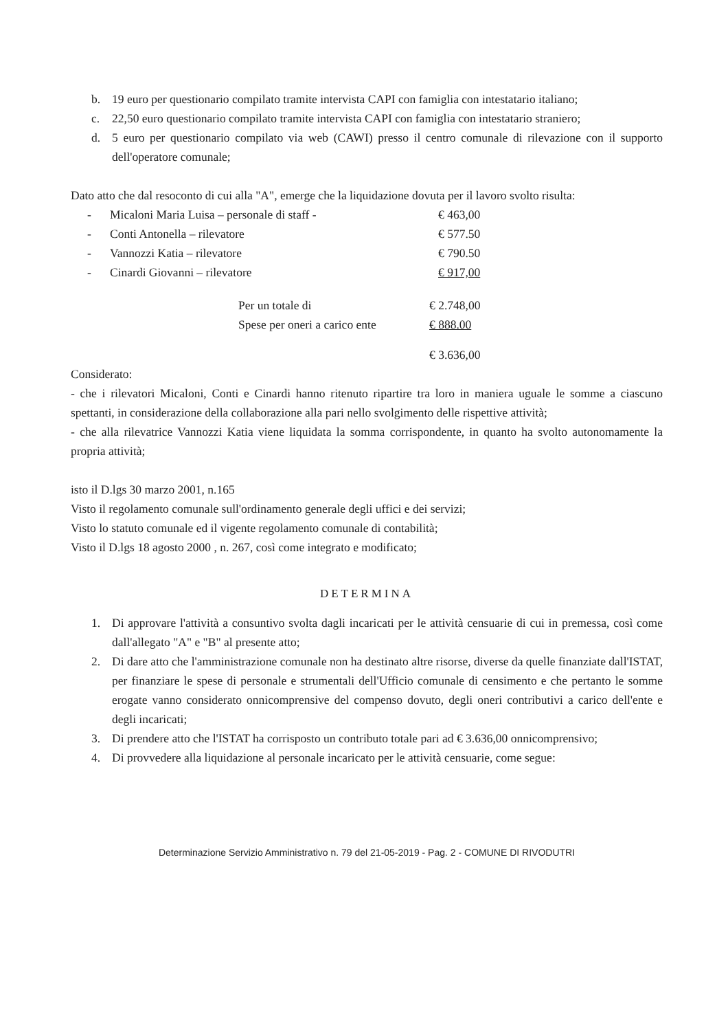b. 19 euro per questionario compilato tramite intervista CAPI con famiglia con intestatario italiano;
c. 22,50 euro questionario compilato tramite intervista CAPI con famiglia con intestatario straniero;
d. 5 euro per questionario compilato via web (CAWI) presso il centro comunale di rilevazione con il supporto dell'operatore comunale;
Dato atto che dal resoconto di cui alla "A", emerge che la liquidazione dovuta per il lavoro svolto risulta:
| - | Micaloni Maria Luisa – personale di staff - | € 463,00 |
| - | Conti Antonella – rilevatore | € 577.50 |
| - | Vannozzi Katia – rilevatore | € 790.50 |
| - | Cinardi Giovanni – rilevatore | € 917,00 |
| Per un totale di | € 2.748,00 |
| Spese per oneri a carico ente | € 888.00 |
| | € 3.636,00 |
Considerato:
- che i rilevatori Micaloni, Conti e Cinardi hanno ritenuto ripartire tra loro in maniera uguale le somme a ciascuno spettanti, in considerazione della collaborazione alla pari nello svolgimento delle rispettive attività;
- che alla rilevatrice Vannozzi Katia viene liquidata la somma corrispondente, in quanto ha svolto autonomamente la propria attività;
isto il D.lgs 30 marzo 2001, n.165
Visto il regolamento comunale sull'ordinamento generale degli uffici e dei servizi;
Visto lo statuto comunale ed il vigente regolamento comunale di contabilità;
Visto il D.lgs 18 agosto 2000 , n. 267, così come integrato e modificato;
DETERMINA
1. Di approvare l'attività a consuntivo svolta dagli incaricati per le attività censuarie di cui in premessa, così come dall'allegato "A" e "B" al presente atto;
2. Di dare atto che l'amministrazione comunale non ha destinato altre risorse, diverse da quelle finanziate dall'ISTAT, per finanziare le spese di personale e strumentali dell'Ufficio comunale di censimento e che pertanto le somme erogate vanno considerato onnicomprensive del compenso dovuto, degli oneri contributivi a carico dell'ente e degli incaricati;
3. Di prendere atto che l'ISTAT ha corrisposto un contributo totale pari ad € 3.636,00 onnicomprensivo;
4. Di provvedere alla liquidazione al personale incaricato per le attività censuarie, come segue:
Determinazione Servizio Amministrativo n. 79 del 21-05-2019 - Pag. 2 - COMUNE DI RIVODUTRI